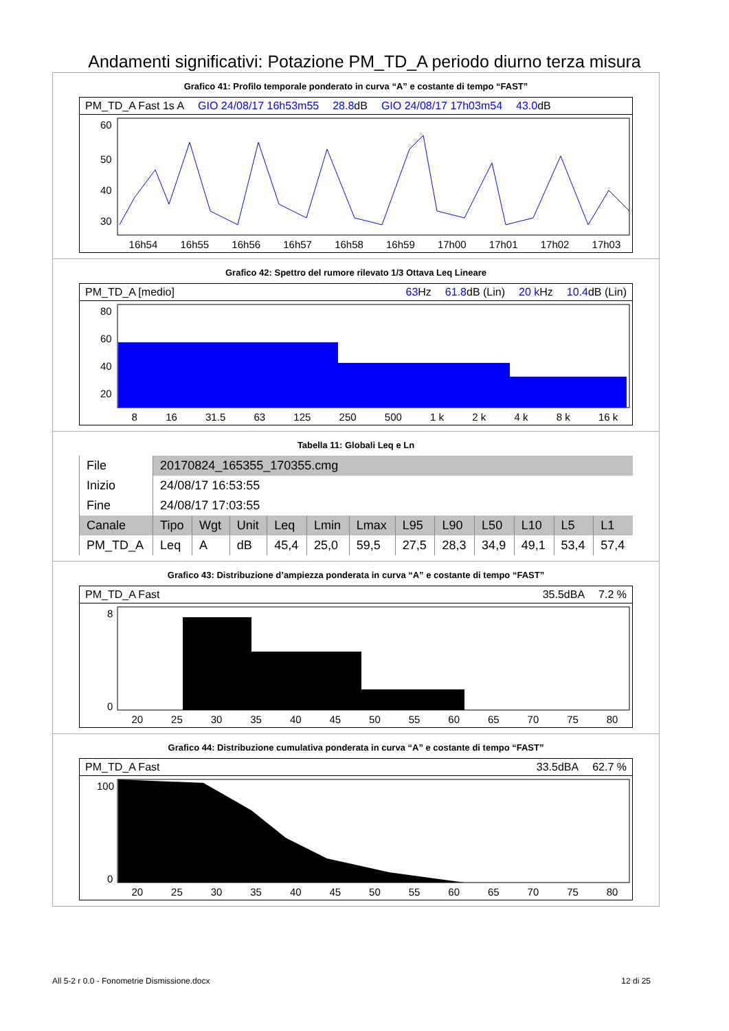Andamenti significativi: Potazione PM_TD_A periodo diurno terza misura
Grafico 41: Profilo temporale ponderato in curva “A” e costante di tempo “FAST”
PM_TD_A Fast 1s A GIO 24/08/17 16h53m55 28.8dB GIO 24/08/17 17h03m54 43.0dB
60
50
40
30
16h54 16h55 16h56 16h57 16h58 16h59 17h00 17h01 17h02 17h03
Grafico 42: Spettro del rumore rilevato 1/3 Ottava Leq Lineare
PM_TD_A [medio] 63 Hz 61.8dB (Lin) 20 k Hz 10.4dB (Lin)
80
60
40
20
8 16 31.5 63 125 250 500 1 k 2 k 4 k 8 k 16 k
Tabella 11: Globali Leq e Ln
| File | 20170824_165355_170355.cmg | | | | | | | | | | | |
| Inizio | 24/08/17 16:53:55 | | | | | | | | | | | |
| Fine | 24/08/17 17:03:55 | | | | | | | | | | | |
| Canale | Tipo | Wgt | Unit | Leq | Lmin | Lmax | L95 | L90 | L50 | L10 | L5 | L1 |
| PM_TD_A | Leq | A | dB | 45,4 | 25,0 | 59,5 | 27,5 | 28,3 | 34,9 | 49,1 | 53,4 | 57,4 |
Grafico 43: Distribuzione d’ampiezza ponderata in curva “A” e costante di tempo “FAST”
PM_TD_A Fast 35.5dBA 7.2 %
8
0
20 25 30 35 40 45 50 55 60 65 70 75 80
Grafico 44: Distribuzione cumulativa ponderata in curva “A” e costante di tempo “FAST”
PM_TD_A Fast 33.5dBA 62.7 %
100
0
20 25 30 35 40 45 50 55 60 65 70 75 80
All 5-2 r 0.0 - Fonometrie Dismissione.docx 12 di 25